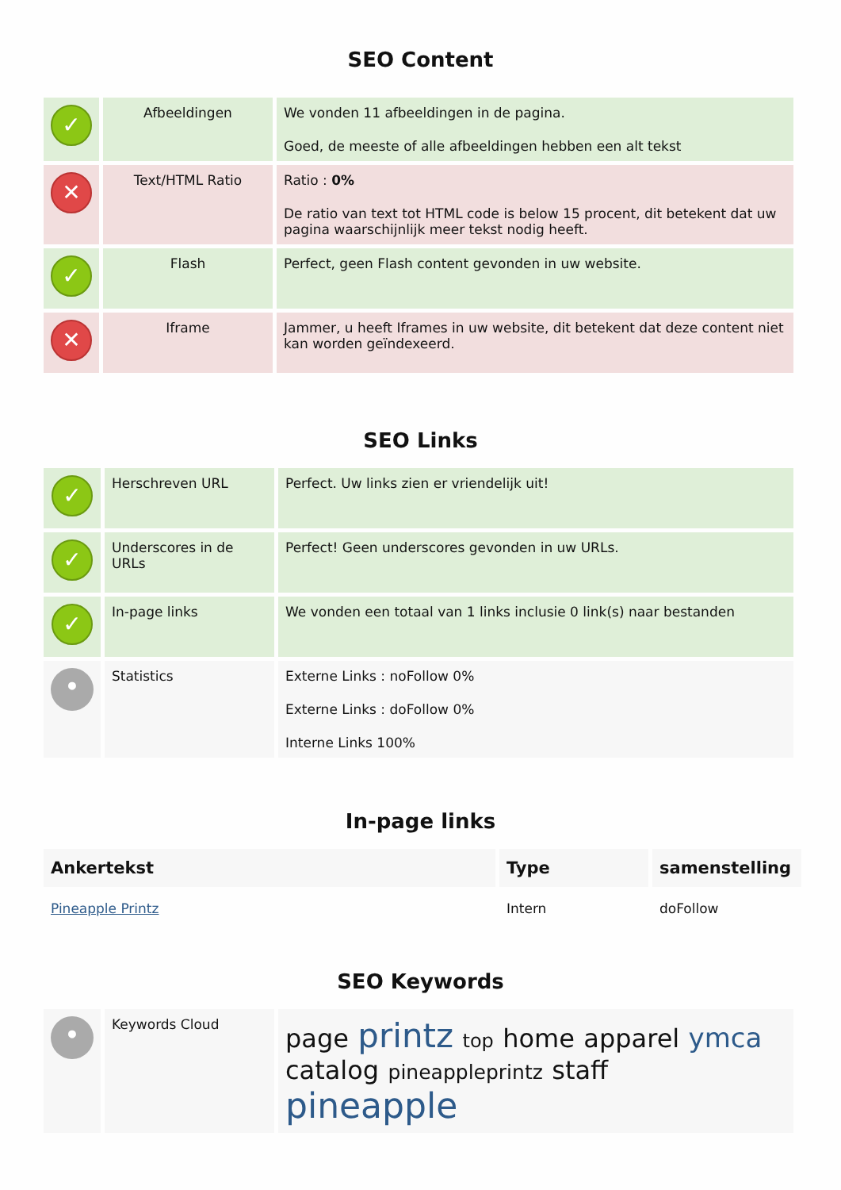SEO Content
| ✓ | Afbeeldingen | We vonden 11 afbeeldingen in de pagina. Goed, de meeste of alle afbeeldingen hebben een alt tekst |
| ✕ | Text/HTML Ratio | Ratio : 0% De ratio van text tot HTML code is below 15 procent, dit betekent dat uw pagina waarschijnlijk meer tekst nodig heeft. |
| ✓ | Flash | Perfect, geen Flash content gevonden in uw website. |
| ✕ | Iframe | Jammer, u heeft Iframes in uw website, dit betekent dat deze content niet kan worden geïndexeerd. |
SEO Links
| ✓ | Herschreven URL | Perfect. Uw links zien er vriendelijk uit! |
| ✓ | Underscores in de URLs | Perfect! Geen underscores gevonden in uw URLs. |
| ✓ | In-page links | We vonden een totaal van 1 links inclusie 0 link(s) naar bestanden |
| • | Statistics | Externe Links : noFollow 0% Externe Links : doFollow 0% Interne Links 100% |
In-page links
| Ankertekst | Type | samenstelling |
| --- | --- | --- |
| Pineapple Printz | Intern | doFollow |
SEO Keywords
| • | Keywords Cloud | page printz top home apparel ymca catalog pineappleprintz staff pineapple |